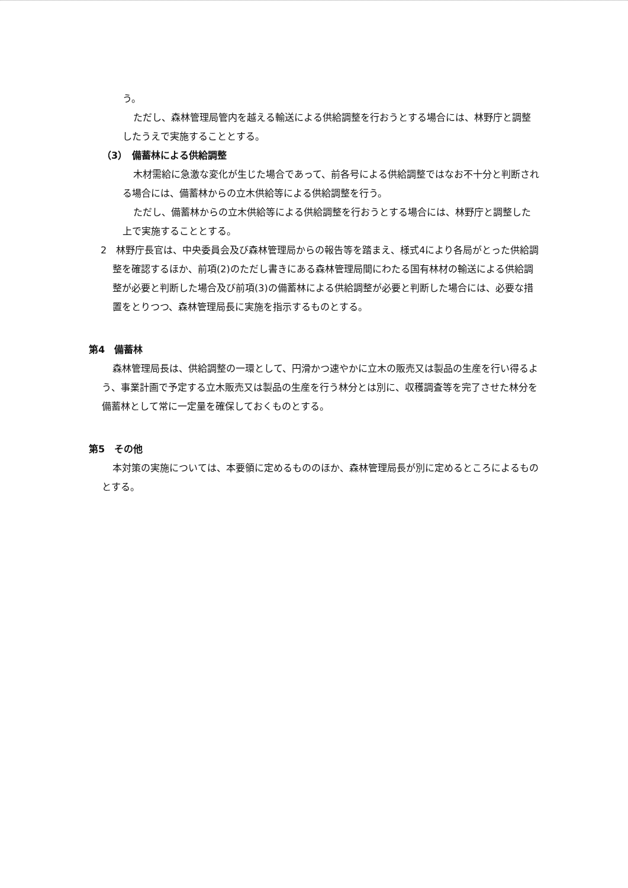う。
ただし、森林管理局管内を越える輸送による供給調整を行おうとする場合には、林野庁と調整したうえで実施することとする。
（3）　備蓄林による供給調整
木材需給に急激な変化が生じた場合であって、前各号による供給調整ではなお不十分と判断される場合には、備蓄林からの立木供給等による供給調整を行う。
ただし、備蓄林からの立木供給等による供給調整を行おうとする場合には、林野庁と調整した上で実施することとする。
2　林野庁長官は、中央委員会及び森林管理局からの報告等を踏まえ、様式4により各局がとった供給調整を確認するほか、前項(2)のただし書きにある森林管理局間にわたる国有林材の輸送による供給調整が必要と判断した場合及び前項(3)の備蓄林による供給調整が必要と判断した場合には、必要な措置をとりつつ、森林管理局長に実施を指示するものとする。
第4　備蓄林
森林管理局長は、供給調整の一環として、円滑かつ速やかに立木の販売又は製品の生産を行い得るよう、事業計画で予定する立木販売又は製品の生産を行う林分とは別に、収穫調査等を完了させた林分を備蓄林として常に一定量を確保しておくものとする。
第5　その他
本対策の実施については、本要領に定めるもののほか、森林管理局長が別に定めるところによるものとする。